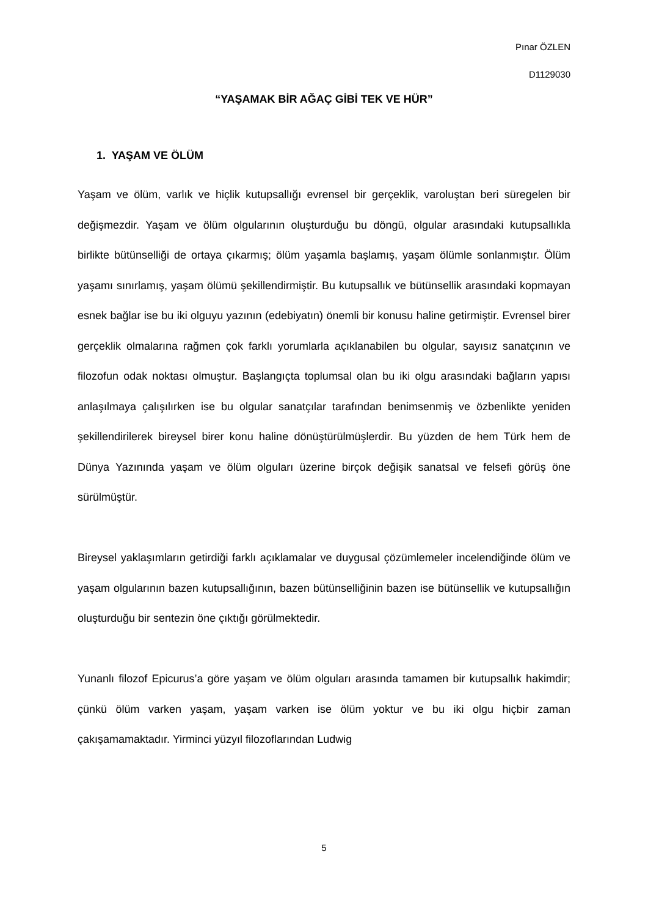Pınar ÖZLEN
D1129030
“YAŞAMAK BİR AĞAÇ GİBİ TEK VE HÜR”
1. YAŞAM VE ÖLÜM
Yaşam ve ölüm, varlık ve hiçlik kutupsallığı evrensel bir gerçeklik, varoluştan beri süregelen bir değişmezdir. Yaşam ve ölüm olgularının oluşturduğu bu döngü, olgular arasındaki kutupsallıkla birlikte bütünselliği de ortaya çıkarmış; ölüm yaşamla başlamış, yaşam ölümle sonlanmıştır. Ölüm yaşamı sınırlamış, yaşam ölümü şekillendirmiştir. Bu kutupsallık ve bütünsellik arasındaki kopmayan esnek bağlar ise bu iki olguyu yazının (edebiyatın) önemli bir konusu haline getirmiştir. Evrensel birer gerçeklik olmalarına rağmen çok farklı yorumlarla açıklanabilen bu olgular, sayısız sanatçının ve filozofun odak noktası olmuştur. Başlangıçta toplumsal olan bu iki olgu arasındaki bağların yapısı anlaşılmaya çalışılırken ise bu olgular sanatçılar tarafından benimsenmiş ve özbenlikte yeniden şekillendirilerek bireysel birer konu haline dönüştürülmüşlerdir. Bu yüzden de hem Türk hem de Dünya Yazınında yaşam ve ölüm olguları üzerine birçok değişik sanatsal ve felsefi görüş öne sürülmüştür.
Bireysel yaklaşımların getirdiği farklı açıklamalar ve duygusal çözümlemeler incelendiğinde ölüm ve yaşam olgularının bazen kutupsallığının, bazen bütünselliğinin bazen ise bütünsellik ve kutupsallığın oluşturduğu bir sentezin öne çıktığı görülmektedir.
Yunanlı filozof Epicurus’a göre yaşam ve ölüm olguları arasında tamamen bir kutupsallık hakimdir; çünkü ölüm varken yaşam, yaşam varken ise ölüm yoktur ve bu iki olgu hiçbir zaman çakışamamaktadır. Yirminci yüzyıl filozoflarından Ludwig
5